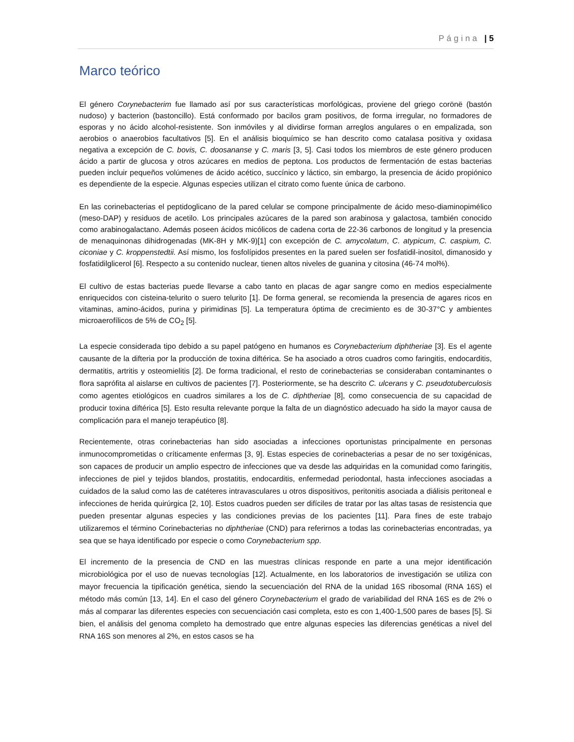Página | 5
Marco teórico
El género Corynebacterim fue llamado así por sus características morfológicas, proviene del griego corönë (bastón nudoso) y bacterion (bastoncillo). Está conformado por bacilos gram positivos, de forma irregular, no formadores de esporas y no ácido alcohol-resistente. Son inmóviles y al dividirse forman arreglos angulares o en empalizada, son aerobios o anaerobios facultativos [5]. En el análisis bioquímico se han descrito como catalasa positiva y oxidasa negativa a excepción de C. bovis, C. doosananse y C. maris [3, 5]. Casi todos los miembros de este género producen ácido a partir de glucosa y otros azúcares en medios de peptona. Los productos de fermentación de estas bacterias pueden incluir pequeños volúmenes de ácido acético, succínico y láctico, sin embargo, la presencia de ácido propiónico es dependiente de la especie. Algunas especies utilizan el citrato como fuente única de carbono.
En las corinebacterias el peptidoglicano de la pared celular se compone principalmente de ácido meso-diaminopimélico (meso-DAP) y residuos de acetilo. Los principales azúcares de la pared son arabinosa y galactosa, también conocido como arabinogalactano. Además poseen ácidos micólicos de cadena corta de 22-36 carbonos de longitud y la presencia de menaquinonas dihidrogenadas (MK-8H y MK-9)[1] con excepción de C. amycolatum, C. atypicum, C. caspium, C. ciconiae y C. kroppenstedtii. Así mismo, los fosfolípidos presentes en la pared suelen ser fosfatidil-inositol, dimanosido y fosfatidilglicerol [6]. Respecto a su contenido nuclear, tienen altos niveles de guanina y citosina (46-74 mol%).
El cultivo de estas bacterias puede llevarse a cabo tanto en placas de agar sangre como en medios especialmente enriquecidos con cisteina-telurito o suero telurito [1]. De forma general, se recomienda la presencia de agares ricos en vitaminas, amino-ácidos, purina y pirimidinas [5]. La temperatura óptima de crecimiento es de 30-37°C y ambientes microaerofílicos de 5% de CO<sub>2</sub> [5].
La especie considerada tipo debido a su papel patógeno en humanos es Corynebacterium diphtheriae [3]. Es el agente causante de la difteria por la producción de toxina diftérica. Se ha asociado a otros cuadros como faringitis, endocarditis, dermatitis, artritis y osteomielitis [2]. De forma tradicional, el resto de corinebacterias se consideraban contaminantes o flora saprófita al aislarse en cultivos de pacientes [7]. Posteriormente, se ha descrito C. ulcerans y C. pseudotuberculosis como agentes etiológicos en cuadros similares a los de C. diphtheriae [8], como consecuencia de su capacidad de producir toxina diftérica [5]. Esto resulta relevante porque la falta de un diagnóstico adecuado ha sido la mayor causa de complicación para el manejo terapéutico [8].
Recientemente, otras corinebacterias han sido asociadas a infecciones oportunistas principalmente en personas inmunocomprometidas o críticamente enfermas [3, 9]. Estas especies de corinebacterias a pesar de no ser toxigénicas, son capaces de producir un amplio espectro de infecciones que va desde las adquiridas en la comunidad como faringitis, infecciones de piel y tejidos blandos, prostatitis, endocarditis, enfermedad periodontal, hasta infecciones asociadas a cuidados de la salud como las de catéteres intravasculares u otros dispositivos, peritonitis asociada a diálisis peritoneal e infecciones de herida quirúrgica [2, 10]. Estos cuadros pueden ser difíciles de tratar por las altas tasas de resistencia que pueden presentar algunas especies y las condiciones previas de los pacientes [11]. Para fines de este trabajo utilizaremos el término Corinebacterias no diphtheriae (CND) para referirnos a todas las corinebacterias encontradas, ya sea que se haya identificado por especie o como Corynebacterium spp.
El incremento de la presencia de CND en las muestras clínicas responde en parte a una mejor identificación microbiológica por el uso de nuevas tecnologías [12]. Actualmente, en los laboratorios de investigación se utiliza con mayor frecuencia la tipificación genética, siendo la secuenciación del RNA de la unidad 16S ribosomal (RNA 16S) el método más común [13, 14]. En el caso del género Corynebacterium el grado de variabilidad del RNA 16S es de 2% o más al comparar las diferentes especies con secuenciación casi completa, esto es con 1,400-1,500 pares de bases [5]. Si bien, el análisis del genoma completo ha demostrado que entre algunas especies las diferencias genéticas a nivel del RNA 16S son menores al 2%, en estos casos se ha